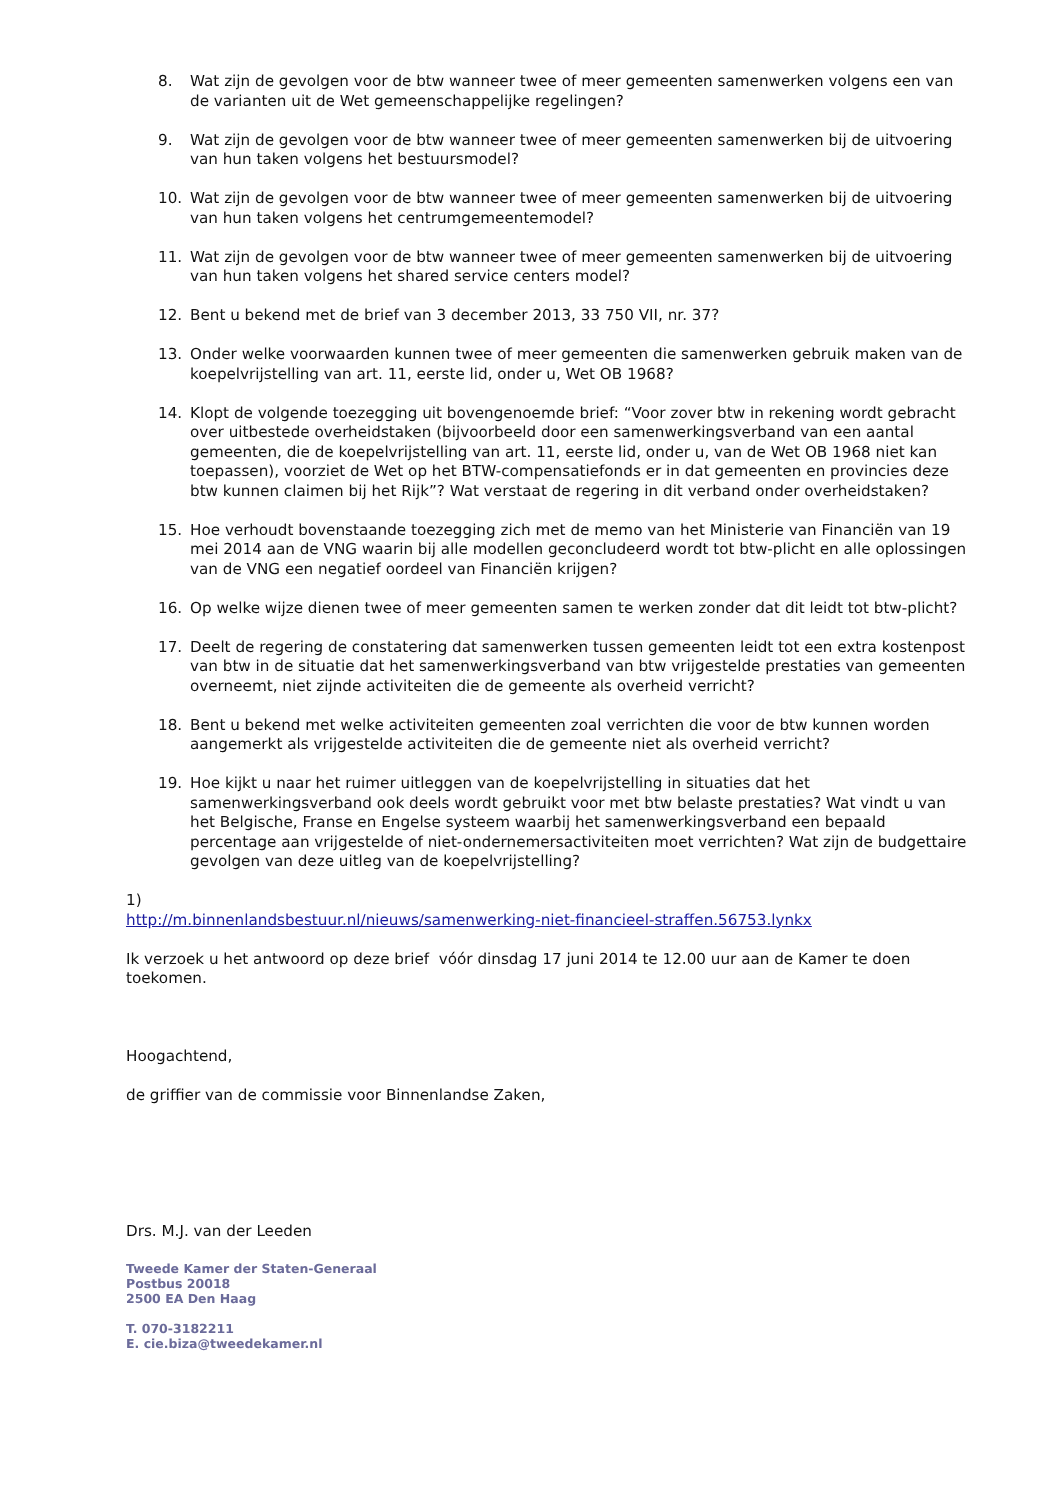8. Wat zijn de gevolgen voor de btw wanneer twee of meer gemeenten samenwerken volgens een van de varianten uit de Wet gemeenschappelijke regelingen?
9. Wat zijn de gevolgen voor de btw wanneer twee of meer gemeenten samenwerken bij de uitvoering van hun taken volgens het bestuursmodel?
10. Wat zijn de gevolgen voor de btw wanneer twee of meer gemeenten samenwerken bij de uitvoering van hun taken volgens het centrumgemeentemodel?
11. Wat zijn de gevolgen voor de btw wanneer twee of meer gemeenten samenwerken bij de uitvoering van hun taken volgens het shared service centers model?
12. Bent u bekend met de brief van 3 december 2013, 33 750 VII, nr. 37?
13. Onder welke voorwaarden kunnen twee of meer gemeenten die samenwerken gebruik maken van de koepelvrijstelling van art. 11, eerste lid, onder u, Wet OB 1968?
14. Klopt de volgende toezegging uit bovengenoemde brief: “Voor zover btw in rekening wordt gebracht over uitbestede overheidstaken (bijvoorbeeld door een samenwerkingsverband van een aantal gemeenten, die de koepelvrijstelling van art. 11, eerste lid, onder u, van de Wet OB 1968 niet kan toepassen), voorziet de Wet op het BTW-compensatiefonds er in dat gemeenten en provincies deze btw kunnen claimen bij het Rijk”? Wat verstaat de regering in dit verband onder overheidstaken?
15. Hoe verhoudt bovenstaande toezegging zich met de memo van het Ministerie van Financiën van 19 mei 2014 aan de VNG waarin bij alle modellen geconcludeerd wordt tot btw-plicht en alle oplossingen van de VNG een negatief oordeel van Financiën krijgen?
16. Op welke wijze dienen twee of meer gemeenten samen te werken zonder dat dit leidt tot btw-plicht?
17. Deelt de regering de constatering dat samenwerken tussen gemeenten leidt tot een extra kostenpost van btw in de situatie dat het samenwerkingsverband van btw vrijgestelde prestaties van gemeenten overneemt, niet zijnde activiteiten die de gemeente als overheid verricht?
18. Bent u bekend met welke activiteiten gemeenten zoal verrichten die voor de btw kunnen worden aangemerkt als vrijgestelde activiteiten die de gemeente niet als overheid verricht?
19. Hoe kijkt u naar het ruimer uitleggen van de koepelvrijstelling in situaties dat het samenwerkingsverband ook deels wordt gebruikt voor met btw belaste prestaties? Wat vindt u van het Belgische, Franse en Engelse systeem waarbij het samenwerkingsverband een bepaald percentage aan vrijgestelde of niet-ondernemersactiviteiten moet verrichten? Wat zijn de budgettaire gevolgen van deze uitleg van de koepelvrijstelling?
1)
http://m.binnenlandsbestuur.nl/nieuws/samenwerking-niet-financieel-straffen.56753.lynkx
Ik verzoek u het antwoord op deze brief vóór dinsdag 17 juni 2014 te 12.00 uur aan de Kamer te doen toekomen.
Hoogachtend,
de griffier van de commissie voor Binnenlandse Zaken,
Drs. M.J. van der Leeden
Tweede Kamer der Staten-Generaal
Postbus 20018
2500 EA Den Haag
T. 070-3182211
E. cie.biza@tweedekamer.nl